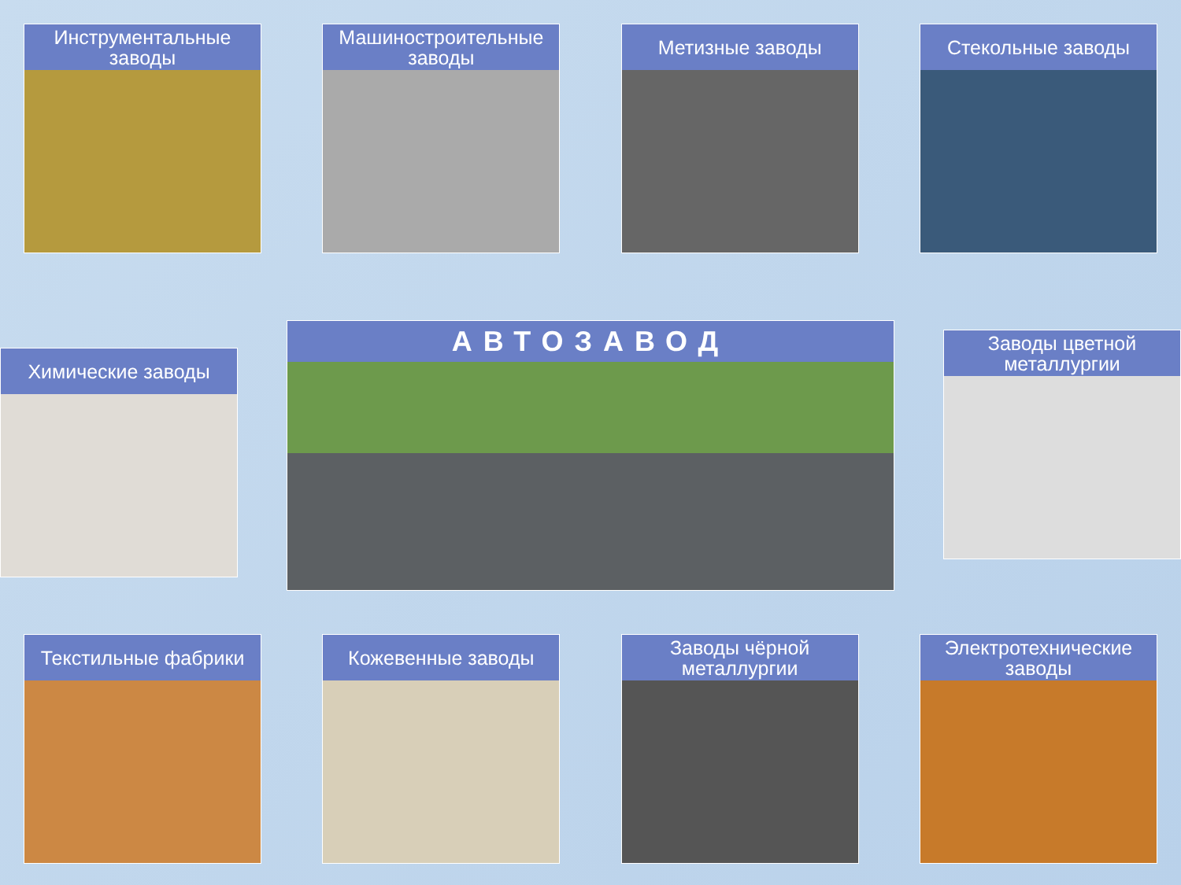Инструментальные заводы Машиностроительные заводы Метизные заводы Стекольные заводы
Химические заводы
АВТОЗАВОД
Заводы цветной металлургии
Текстильные фабрики Кожевенные заводы Заводы чёрной металлургии Электротехнические заводы